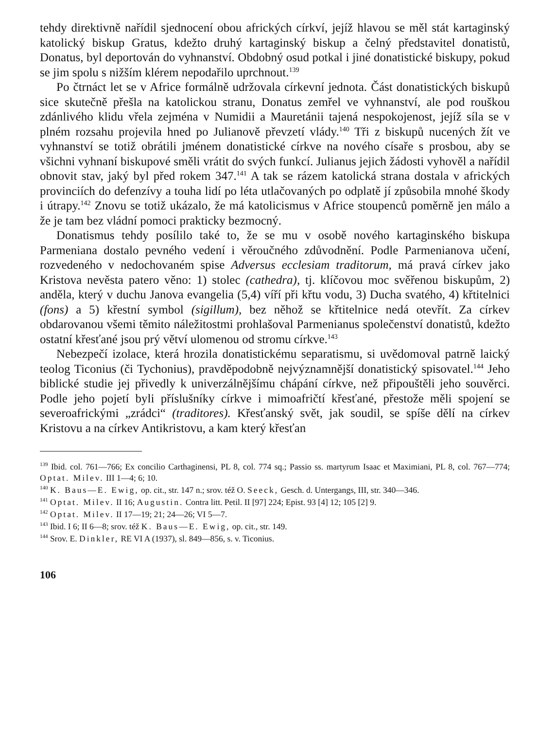tehdy direktivně nařídil sjednocení obou afrických církví, jejíž hlavou se měl stát kartaginský katolický biskup Gratus, kdežto druhý kartaginský biskup a čelný představitel donatistů, Donatus, byl deportován do vyhnanství. Obdobný osud potkal i jiné donatistické biskupy, pokud se jim spolu s nižším klérem nepodařilo uprchnout.<sup>139</sup>
Po čtrnáct let se v Africe formálně udržovala církevní jednota. Část donatistických biskupů sice skutečně přešla na katolickou stranu, Donatus zemřel ve vyhnanství, ale pod rouškou zdánlivého klidu vřela zejména v Numidii a Mauretánii tajená nespokojenost, jejíž síla se v plném rozsahu projevila hned po Julianově převzetí vlády.<sup>140</sup> Tři z biskupů nucených žít ve vyhnanství se totiž obrátili jménem donatistické církve na nového císaře s prosbou, aby se všichni vyhnaní biskupové směli vrátit do svých funkcí. Julianus jejich žádosti vyhověl a nařídil obnovit stav, jaký byl před rokem 347.<sup>141</sup> A tak se rázem katolická strana dostala v afrických provinciích do defenzívy a touha lidí po léta utlačovaných po odplatě jí způsobila mnohé škody i útrapy.<sup>142</sup> Znovu se totiž ukázalo, že má katolicismus v Africe stoupenců poměrně jen málo a že je tam bez vládní pomoci prakticky bezmocný.
Donatismus tehdy posílilo také to, že se mu v osobě nového kartaginského biskupa Parmeniana dostalo pevného vedení i věroučného zdůvodnění. Podle Parmenianova učení, rozvedeného v nedochovaném spise Adversus ecclesiam traditorum, má pravá církev jako Kristova nevěsta patero věno: 1) stolec (cathedra), tj. klíčovou moc svěřenou biskupům, 2) anděla, který v duchu Janova evangelia (5,4) víří při křtu vodu, 3) Ducha svatého, 4) křtitelnici (fons) a 5) křestní symbol (sigillum), bez něhož se křtitelnice nedá otevřít. Za církev obdarovanou všemi těmito náležitostmi prohlašoval Parmenianus společenství donatistů, kdežto ostatní křesťané jsou prý větví ulomenou od stromu církve.<sup>143</sup>
Nebezpečí izolace, která hrozila donatistickému separatismu, si uvědomoval patrně laický teolog Ticonius (či Tychonius), pravděpodobně nejvýznamnější donatistický spisovatel.<sup>144</sup> Jeho biblické studie jej přivedly k univerzálnějšímu chápání církve, než připouštěli jeho souvěrci. Podle jeho pojetí byli příslušníky církve i mimoafričtí křesťané, přestože měli spojení se severoafrickými „zrádci“ (traditores). Křesťanský svět, jak soudil, se spíše dělí na církev Kristovu a na církev Antikristovu, a kam který křesťan
<sup>139</sup> Ibid. col. 761—766; Ex concilio Carthaginensi, PL 8, col. 774 sq.; Passio ss. martyrum Isaac et Maximiani, PL 8, col. 767—774; Optat. Milev. III 1—4; 6; 10.
<sup>140</sup> K. Baus—E. Ewig, op. cit., str. 147 n.; srov. též O. Seeck, Gesch. d. Untergangs, III, str. 340—346.
<sup>141</sup> Optat. Milev. II 16; Augustin. Contra litt. Petil. II [97] 224; Epist. 93 [4] 12; 105 [2] 9.
<sup>142</sup> Optat. Milev. II 17—19; 21; 24—26; VI 5—7.
<sup>143</sup> Ibid. I 6; II 6—8; srov. též K. Baus—E. Ewig, op. cit., str. 149.
<sup>144</sup> Srov. E. Dinkler, RE VI A (1937), sl. 849—856, s. v. Ticonius.
106